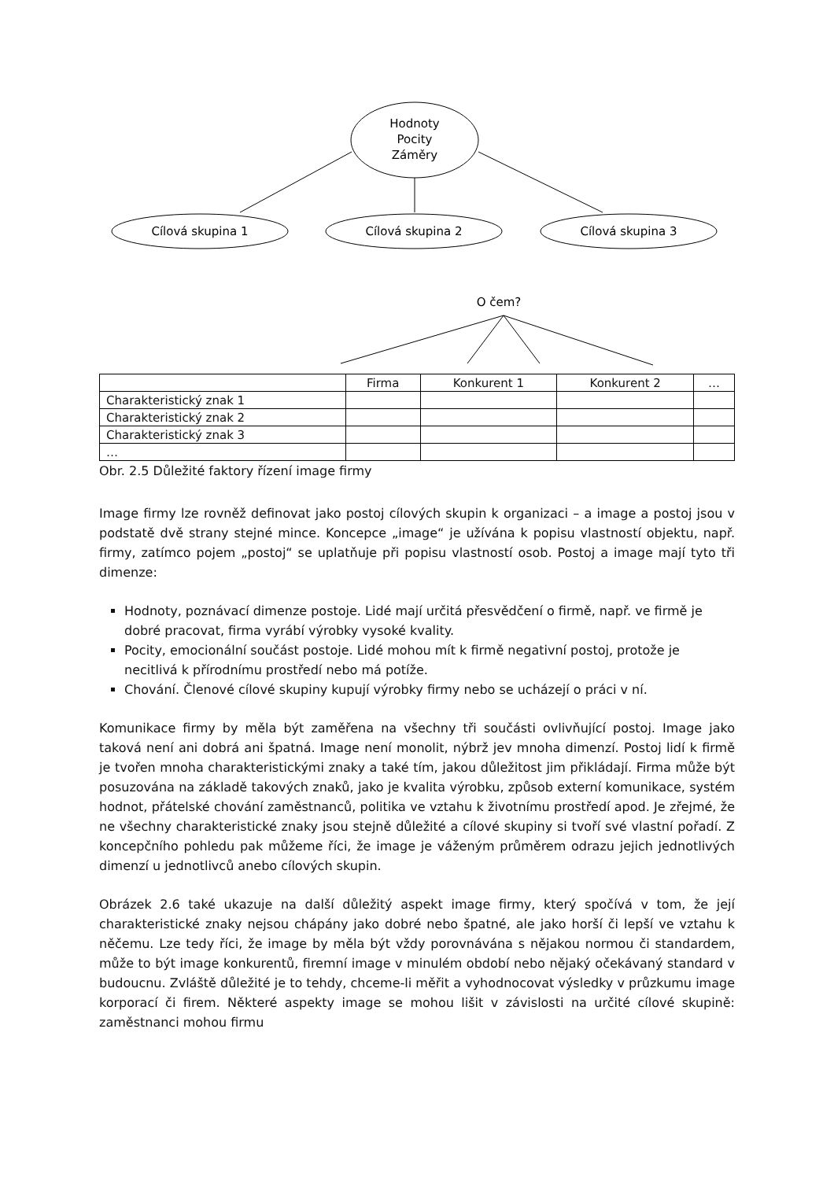Hodnoty
Pocity
Záměry
Cílová skupina 1
Cílová skupina 2
Cílová skupina 3
O čem?
| | Firma | Konkurent 1 | Konkurent 2 | … |
| --- | --- | --- | --- | --- |
| Charakteristický znak 1 | | | | |
| Charakteristický znak 2 | | | | |
| Charakteristický znak 3 | | | | |
| … | | | | |
Obr. 2.5 Důležité faktory řízení image firmy
Image firmy lze rovněž definovat jako postoj cílových skupin k organizaci – a image a postoj jsou v podstatě dvě strany stejné mince. Koncepce „image“ je užívána k popisu vlastností objektu, např. firmy, zatímco pojem „postoj“ se uplatňuje při popisu vlastností osob. Postoj a image mají tyto tři dimenze:
Hodnoty, poznávací dimenze postoje. Lidé mají určitá přesvědčení o firmě, např. ve firmě je dobré pracovat, firma vyrábí výrobky vysoké kvality.
Pocity, emocionální součást postoje. Lidé mohou mít k firmě negativní postoj, protože je necitlivá k přírodnímu prostředí nebo má potíže.
Chování. Členové cílové skupiny kupují výrobky firmy nebo se ucházejí o práci v ní.
Komunikace firmy by měla být zaměřena na všechny tři součásti ovlivňující postoj. Image jako taková není ani dobrá ani špatná. Image není monolit, nýbrž jev mnoha dimenzí. Postoj lidí k firmě je tvořen mnoha charakteristickými znaky a také tím, jakou důležitost jim přikládají. Firma může být posuzována na základě takových znaků, jako je kvalita výrobku, způsob externí komunikace, systém hodnot, přátelské chování zaměstnanců, politika ve vztahu k životnímu prostředí apod. Je zřejmé, že ne všechny charakteristické znaky jsou stejně důležité a cílové skupiny si tvoří své vlastní pořadí. Z koncepčního pohledu pak můžeme říci, že image je váženým průměrem odrazu jejich jednotlivých dimenzí u jednotlivců anebo cílových skupin.
Obrázek 2.6 také ukazuje na další důležitý aspekt image firmy, který spočívá v tom, že její charakteristické znaky nejsou chápány jako dobré nebo špatné, ale jako horší či lepší ve vztahu k něčemu. Lze tedy říci, že image by měla být vždy porovnávána s nějakou normou či standardem, může to být image konkurentů, firemní image v minulém období nebo nějaký očekávaný standard v budoucnu. Zvláště důležité je to tehdy, chceme-li měřit a vyhodnocovat výsledky v průzkumu image korporací či firem. Některé aspekty image se mohou lišit v závislosti na určité cílové skupině: zaměstnanci mohou firmu